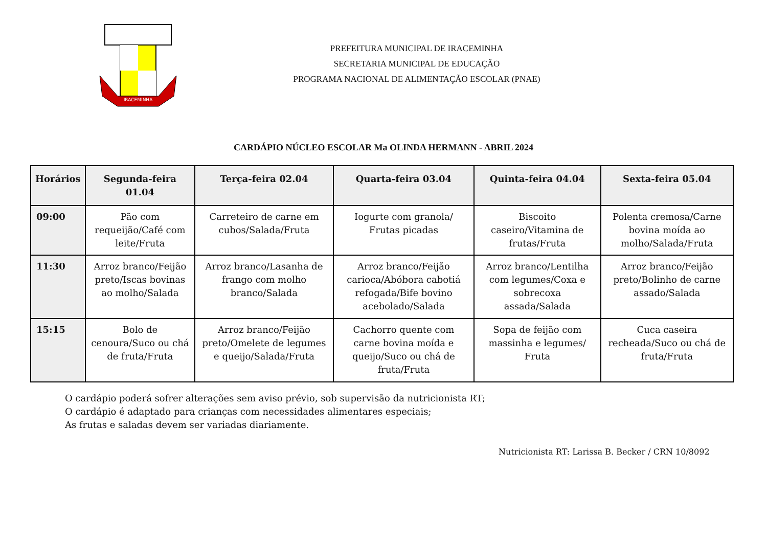IRACEMINHA
PREFEITURA MUNICIPAL DE IRACEMINHA
SECRETARIA MUNICIPAL DE EDUCAÇÃO
PROGRAMA NACIONAL DE ALIMENTAÇÃO ESCOLAR (PNAE)
CARDÁPIO NÚCLEO ESCOLAR Ma OLINDA HERMANN - ABRIL 2024
| Horários | Segunda-feira 01.04 | Terça-feira 02.04 | Quarta-feira 03.04 | Quinta-feira 04.04 | Sexta-feira 05.04 |
| --- | --- | --- | --- | --- | --- |
| 09:00 | Pão com requeijão/Café com leite/Fruta | Carreteiro de carne em cubos/Salada/Fruta | Iogurte com granola/ Frutas picadas | Biscoito caseiro/Vitamina de frutas/Fruta | Polenta cremosa/Carne bovina moída ao molho/Salada/Fruta |
| 11:30 | Arroz branco/Feijão preto/Iscas bovinas ao molho/Salada | Arroz branco/Lasanha de frango com molho branco/Salada | Arroz branco/Feijão carioca/Abóbora cabotiá refogada/Bife bovino acebolado/Salada | Arroz branco/Lentilha com legumes/Coxa e sobrecoxa assada/Salada | Arroz branco/Feijão preto/Bolinho de carne assado/Salada |
| 15:15 | Bolo de cenoura/Suco ou chá de fruta/Fruta | Arroz branco/Feijão preto/Omelete de legumes e queijo/Salada/Fruta | Cachorro quente com carne bovina moída e queijo/Suco ou chá de fruta/Fruta | Sopa de feijão com massinha e legumes/ Fruta | Cuca caseira recheada/Suco ou chá de fruta/Fruta |
O cardápio poderá sofrer alterações sem aviso prévio, sob supervisão da nutricionista RT;
O cardápio é adaptado para crianças com necessidades alimentares especiais;
As frutas e saladas devem ser variadas diariamente.
Nutricionista RT: Larissa B. Becker / CRN 10/8092